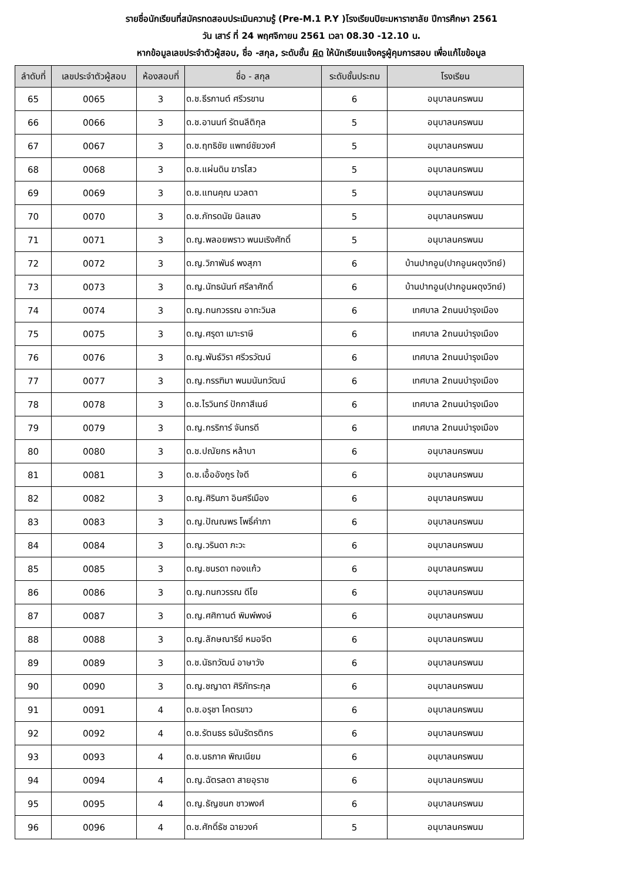รายชื่อนักเรียนที่สมัครทดสอบประเมินความรู้ (Pre-M.1 P.Y )โรงเรียนปิยะมหาราชาลัย ปีการศึกษา 2561
วัน เสาร์ ที่ 24 พฤศจิกายน 2561 เวลา 08.30 -12.10 น.
หากข้อมูลเลขประจำตัวผู้สอบ, ชื่อ -สกุล, ระดับชั้น ผิด ให้นักเรียนแจ้งครูผู้คุมการสอบ เพื่อแก้ไขข้อมูล
| ลำดับที่ | เลขประจำตัวผู้สอบ | ห้องสอบที่ | ชื่อ - สกุล | ระดับชั้นประถม | โรงเรียน |
| --- | --- | --- | --- | --- | --- |
| 65 | 0065 | 3 | ด.ช.ธีรกานต์ ศรีวรขาน | 6 | อนุบาลนครพนม |
| 66 | 0066 | 3 | ด.ช.อานนท์ รัตนลีติกุล | 5 | อนุบาลนครพนม |
| 67 | 0067 | 3 | ด.ช.ฤทธิชัย แพทย์ชัยวงศ์ | 5 | อนุบาลนครพนม |
| 68 | 0068 | 3 | ด.ช.แผ่นดิน ฆารไสว | 5 | อนุบาลนครพนม |
| 69 | 0069 | 3 | ด.ช.แทนคุณ นวลตา | 5 | อนุบาลนครพนม |
| 70 | 0070 | 3 | ด.ช.ภัทรดนัย นิลแสง | 5 | อนุบาลนครพนม |
| 71 | 0071 | 3 | ด.ญ.พลอยพราว พนมเริงศักดิ์ | 5 | อนุบาลนครพนม |
| 72 | 0072 | 3 | ด.ญ.วิภาพันธ์ พงสุภา | 6 | บ้านปากอูน(ปากอูนผดุงวิทย์) |
| 73 | 0073 | 3 | ด.ญ.นัทธนันท์ ศรีลาศักดิ์ | 6 | บ้านปากอูน(ปากอูนผดุงวิทย์) |
| 74 | 0074 | 3 | ด.ญ.กนกวรรณ อาทะวิมล | 6 | เทศบาล 2ถนนบำรุงเมือง |
| 75 | 0075 | 3 | ด.ญ.ศรุดา เมาะราษี | 6 | เทศบาล 2ถนนบำรุงเมือง |
| 76 | 0076 | 3 | ด.ญ.พันธ์วิรา ศรีวรวัฒน์ | 6 | เทศบาล 2ถนนบำรุงเมือง |
| 77 | 0077 | 3 | ด.ญ.กรรฑิมา พนมนันทวัฒน์ | 6 | เทศบาล 2ถนนบำรุงเมือง |
| 78 | 0078 | 3 | ด.ช.ไรวินทร์ ปักกาสีเนย์ | 6 | เทศบาล 2ถนนบำรุงเมือง |
| 79 | 0079 | 3 | ด.ญ.กรริการ์ จันทรดี | 6 | เทศบาล 2ถนนบำรุงเมือง |
| 80 | 0080 | 3 | ด.ช.ปณัยกร หล้าบา | 6 | อนุบาลนครพนม |
| 81 | 0081 | 3 | ด.ช.เอื้ออังกูร ใจดี | 6 | อนุบาลนครพนม |
| 82 | 0082 | 3 | ด.ญ.ศิรินภา อินศรีเมือง | 6 | อนุบาลนครพนม |
| 83 | 0083 | 3 | ด.ญ.ปัณณพร โพธิ์คำภา | 6 | อนุบาลนครพนม |
| 84 | 0084 | 3 | ด.ญ.วรินดา ภะวะ | 6 | อนุบาลนครพนม |
| 85 | 0085 | 3 | ด.ญ.ชนรดา ทองแก้ว | 6 | อนุบาลนครพนม |
| 86 | 0086 | 3 | ด.ญ.กนกวรรณ ดีโย | 6 | อนุบาลนครพนม |
| 87 | 0087 | 3 | ด.ญ.ศศิกานต์ พิมพ์พงษ์ | 6 | อนุบาลนครพนม |
| 88 | 0088 | 3 | ด.ญ.ลักษณารีย์ หมอจีต | 6 | อนุบาลนครพนม |
| 89 | 0089 | 3 | ด.ช.นัธทวัฒน์ อาษาวัง | 6 | อนุบาลนครพนม |
| 90 | 0090 | 3 | ด.ญ.ชญาดา ศิริภัทระกุล | 6 | อนุบาลนครพนม |
| 91 | 0091 | 4 | ด.ช.อรุชา โคตรขาว | 6 | อนุบาลนครพนม |
| 92 | 0092 | 4 | ด.ช.รัตนธร ธนันรัตรติกร | 6 | อนุบาลนครพนม |
| 93 | 0093 | 4 | ด.ช.นธภาค พิณเนียม | 6 | อนุบาลนครพนม |
| 94 | 0094 | 4 | ด.ญ.ฉัตรลดา สายอุราช | 6 | อนุบาลนครพนม |
| 95 | 0095 | 4 | ด.ญ.ธัญชนก ชาวพงศ์ | 6 | อนุบาลนครพนม |
| 96 | 0096 | 4 | ด.ช.ศักดิ์ธัช ฉายวงค์ | 5 | อนุบาลนครพนม |